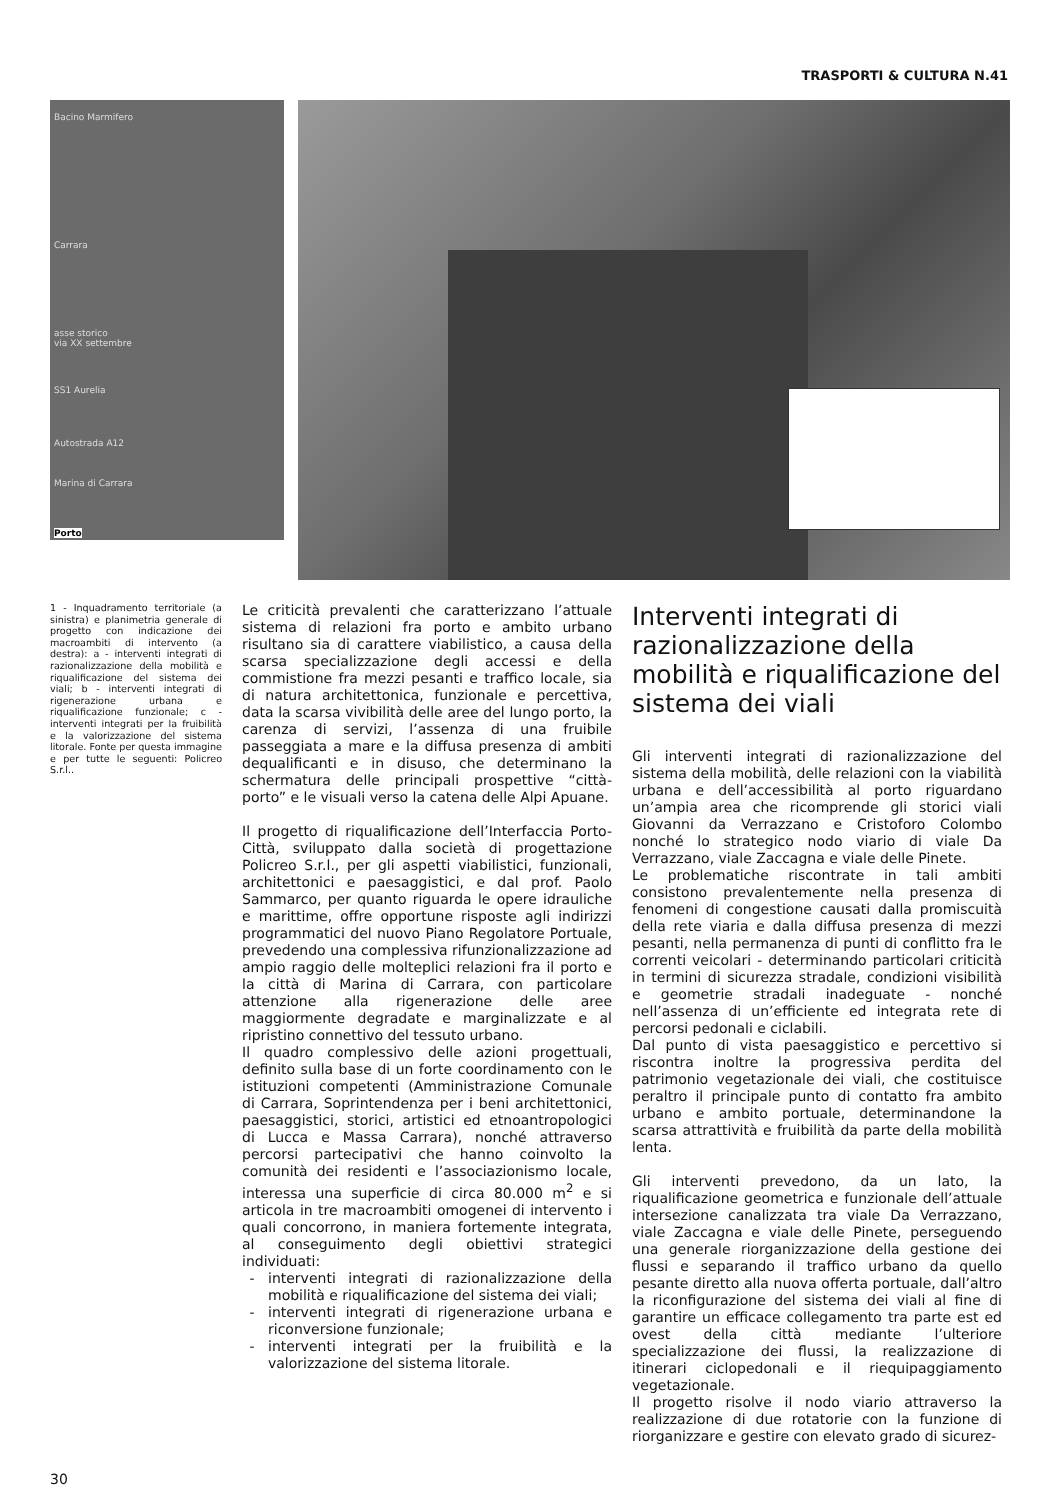TRASPORTI & CULTURA N.41
Bacino Marmifero
Carrara
asse storico
via XX settembre
SS1 Aurelia
Autostrada A12
Marina di Carrara
Porto
1 - Inquadramento territoriale (a sinistra) e planimetria generale di progetto con indicazione dei macroambiti di intervento (a destra): a - interventi integrati di razionalizzazione della mobilità e riqualificazione del sistema dei viali; b - interventi integrati di rigenerazione urbana e riqualificazione funzionale; c - interventi integrati per la fruibilità e la valorizzazione del sistema litorale. Fonte per questa immagine e per tutte le seguenti: Policreo S.r.l..
Le criticità prevalenti che caratterizzano l’attuale sistema di relazioni fra porto e ambito urbano risultano sia di carattere viabilistico, a causa della scarsa specializzazione degli accessi e della commistione fra mezzi pesanti e traffico locale, sia di natura architettonica, funzionale e percettiva, data la scarsa vivibilità delle aree del lungo porto, la carenza di servizi, l’assenza di una fruibile passeggiata a mare e la diffusa presenza di ambiti dequalificanti e in disuso, che determinano la schermatura delle principali prospettive “città-porto” e le visuali verso la catena delle Alpi Apuane.
Il progetto di riqualificazione dell’Interfaccia Porto-Città, sviluppato dalla società di progettazione Policreo S.r.l., per gli aspetti viabilistici, funzionali, architettonici e paesaggistici, e dal prof. Paolo Sammarco, per quanto riguarda le opere idrauliche e marittime, offre opportune risposte agli indirizzi programmatici del nuovo Piano Regolatore Portuale, prevedendo una complessiva rifunzionalizzazione ad ampio raggio delle molteplici relazioni fra il porto e la città di Marina di Carrara, con particolare attenzione alla rigenerazione delle aree maggiormente degradate e marginalizzate e al ripristino connettivo del tessuto urbano.
Il quadro complessivo delle azioni progettuali, definito sulla base di un forte coordinamento con le istituzioni competenti (Amministrazione Comunale di Carrara, Soprintendenza per i beni architettonici, paesaggistici, storici, artistici ed etnoantropologici di Lucca e Massa Carrara), nonché attraverso percorsi partecipativi che hanno coinvolto la comunità dei residenti e l’associazionismo locale, interessa una superficie di circa 80.000 m<sup>2</sup> e si articola in tre macroambiti omogenei di intervento i quali concorrono, in maniera fortemente integrata, al conseguimento degli obiettivi strategici individuati:
interventi integrati di razionalizzazione della mobilità e riqualificazione del sistema dei viali;
interventi integrati di rigenerazione urbana e riconversione funzionale;
interventi integrati per la fruibilità e la valorizzazione del sistema litorale.
Interventi integrati di razionalizzazione della mobilità e riqualificazione del sistema dei viali
Gli interventi integrati di razionalizzazione del sistema della mobilità, delle relazioni con la viabilità urbana e dell’accessibilità al porto riguardano un’ampia area che ricomprende gli storici viali Giovanni da Verrazzano e Cristoforo Colombo nonché lo strategico nodo viario di viale Da Verrazzano, viale Zaccagna e viale delle Pinete.
Le problematiche riscontrate in tali ambiti consistono prevalentemente nella presenza di fenomeni di congestione causati dalla promiscuità della rete viaria e dalla diffusa presenza di mezzi pesanti, nella permanenza di punti di conflitto fra le correnti veicolari - determinando particolari criticità in termini di sicurezza stradale, condizioni visibilità e geometrie stradali inadeguate - nonché nell’assenza di un’efficiente ed integrata rete di percorsi pedonali e ciclabili.
Dal punto di vista paesaggistico e percettivo si riscontra inoltre la progressiva perdita del patrimonio vegetazionale dei viali, che costituisce peraltro il principale punto di contatto fra ambito urbano e ambito portuale, determinandone la scarsa attrattività e fruibilità da parte della mobilità lenta.
Gli interventi prevedono, da un lato, la riqualificazione geometrica e funzionale dell’attuale intersezione canalizzata tra viale Da Verrazzano, viale Zaccagna e viale delle Pinete, perseguendo una generale riorganizzazione della gestione dei flussi e separando il traffico urbano da quello pesante diretto alla nuova offerta portuale, dall’altro la riconfigurazione del sistema dei viali al fine di garantire un efficace collegamento tra parte est ed ovest della città mediante l’ulteriore specializzazione dei flussi, la realizzazione di itinerari ciclopedonali e il riequipaggiamento vegetazionale.
Il progetto risolve il nodo viario attraverso la realizzazione di due rotatorie con la funzione di riorganizzare e gestire con elevato grado di sicurez-
30